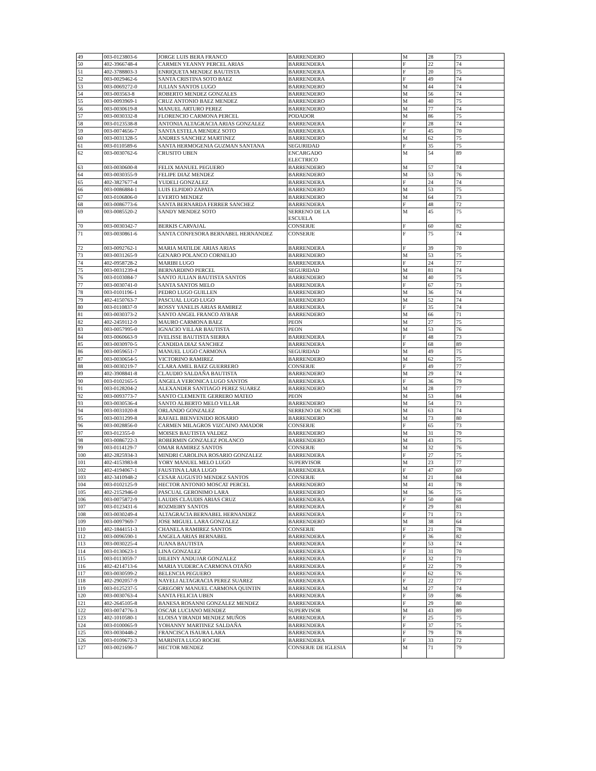| 49 | 003-0123803-6 | JORGE LUIS BERA FRANCO | BARRENDERO | | M | 28 | 73 |
| 50 | 402-3966748-4 | CARMEN YEANNY PERCEL ARIAS | BARRENDERA | | F | 22 | 74 |
| 51 | 402-3788803-3 | ENRIQUETA MENDEZ BAUTISTA | BARRENDERA | | F | 20 | 75 |
| 52 | 003-0029462-6 | SANTA CRISTINA SOTO BAEZ | BARRENDERA | | F | 49 | 74 |
| 53 | 003-0069272-0 | JULIAN SANTOS LUGO | BARRENDERO | | M | 44 | 74 |
| 54 | 003-003563-8 | ROBERTO MENDEZ GONZALES | BARRENDERO | | M | 56 | 74 |
| 55 | 003-0093969-1 | CRUZ ANTONIO BAEZ MENDEZ | BARRENDERO | | M | 40 | 75 |
| 56 | 003-0030619-8 | MANUEL ARTURO PEREZ | BARRENDERO | | M | 77 | 74 |
| 57 | 003-0030332-8 | FLORENCIO CARMONA PERCEL | PODADOR | | M | 86 | 75 |
| 58 | 003-0123538-8 | ANTONIA ALTAGRACIA ARIAS GONZALEZ | BARRENDERA | | F | 28 | 74 |
| 59 | 003-0074656-7 | SANTA ESTELA MENDEZ SOTO | BARRENDERA | | F | 45 | 70 |
| 60 | 003-0031328-5 | ANDRES SANCHEZ MARTINEZ | BARRENDERO | | M | 62 | 75 |
| 61 | 003-0110589-6 | SANTA HERMOGENIA GUZMAN SANTANA | SEGURIDAD | | F | 35 | 75 |
| 62 | 003-0030762-6 | CRUSITO UBEN | ENCARGADO ELECTRICO | | M | 54 | 89 |
| 63 | 003-0030600-8 | FELIX MANUEL PEGUERO | BARRENDERO | | M | 57 | 74 |
| 64 | 003-0030355-9 | FELIPE DIAZ MENDEZ | BARRENDERO | | M | 53 | 76 |
| 65 | 402-3827677-4 | YUDELI GONZALEZ | BARRENDERA | | F | 24 | 74 |
| 66 | 003-0086884-1 | LUIS ELPIDIO ZAPATA | BARRENDERO | | M | 53 | 75 |
| 67 | 003-0106806-0 | EVERTO MENDEZ | BARRENDERO | | M | 64 | 73 |
| 68 | 003-0086773-6 | SANTA BERNARDA FERRER SANCHEZ | BARRENDERA | | F | 48 | 72 |
| 69 | 003-0085520-2 | SANDY MENDEZ SOTO | SERRENO DE LA ESCUELA | | M | 45 | 75 |
| 70 | 003-0030342-7 | BERKIS CARVAJAL | CONSERJE | | F | 60 | 82 |
| 71 | 003-0030861-6 | SANTA CONFESORA BERNABEL HERNANDEZ | CONSERJE | | F | 75 | 74 |
| 72 | 003-0092762-1 | MARIA MATILDE ARIAS ARIAS | BARRENDERA | | F | 39 | 70 |
| 73 | 003-0031265-9 | GENARO POLANCO CORNELIO | BARRENDERO | | M | 53 | 75 |
| 74 | 402-0958728-2 | MARIBI LUGO | BARRENDERA | | F | 24 | 77 |
| 75 | 003-0031239-4 | BERNARDINO PERCEL | SEGURIDAD | | M | 81 | 74 |
| 76 | 003-0103084-7 | SANTO JULIAN BAUTISTA SANTOS | BARRENDERO | | M | 40 | 75 |
| 77 | 003-0030741-0 | SANTA SANTOS MELO | BARRENDERA | | F | 67 | 73 |
| 78 | 003-0101196-1 | PEDRO LUGO GUILLEN | BARRENDERO | | M | 36 | 74 |
| 79 | 402-4150763-7 | PASCUAL LUGO LUGO | BARRENDERO | | M | 52 | 74 |
| 80 | 003-0110837-9 | ROSSY YANELIS ARIAS RAMIREZ | BARRENDERA | | F | 35 | 74 |
| 81 | 003-0030373-2 | SANTO ANGEL FRANCO AYBAR | BARRENDERO | | M | 66 | 71 |
| 82 | 402-2459112-9 | MAURO CARMONA BAEZ | PEON | | M | 27 | 75 |
| 83 | 003-0057995-0 | IGNACIO VILLAR BAUTISTA | PEON | | M | 53 | 76 |
| 84 | 003-0060663-9 | IVELISSE BAUTISTA SIERRA | BARRENDERA | | F | 48 | 73 |
| 85 | 003-0030970-5 | CANDIDA DIAZ SANCHEZ | BARRENDERA | | F | 68 | 89 |
| 86 | 003-0059651-7 | MANUEL LUGO CARMONA | SEGURIDAD | | M | 49 | 75 |
| 87 | 003-0030654-5 | VICTORINO RAMIREZ | BARRENDERO | | M | 62 | 75 |
| 88 | 003-0030219-7 | CLARA AMEL BAEZ GUERRERO | CONSERJE | | F | 49 | 77 |
| 89 | 402-3908841-8 | CLAUDIO SALDAÑA BAUTISTA | BARRENDERO | | M | 29 | 74 |
| 90 | 003-0102165-5 | ANGELA VERONICA LUGO SANTOS | BARRENDERA | | F | 36 | 79 |
| 91 | 003-0128204-2 | ALEXANDER SANTIAGO PEREZ SUAREZ | BARRENDERO | | M | 28 | 77 |
| 92 | 003-0093773-7 | SANTO CLEMENTE GERRERO MATEO | PEON | | M | 53 | 84 |
| 93 | 003-0030536-4 | SANTO ALBERTO MELO VILLAR | BARRENDERO | | M | 54 | 73 |
| 94 | 003-0031020-8 | ORLANDO GONZALEZ | SERRENO DE NOCHE | | M | 63 | 74 |
| 95 | 003-0031299-8 | RAFAEL BIENVENIDO ROSARIO | BARRENDERO | | M | 73 | 80 |
| 96 | 003-0028856-0 | CARMEN MILAGROS VIZCAINO AMADOR | CONSERJE | | F | 65 | 73 |
| 97 | 003-012355-0 | MOISES BAUTISTA VALDEZ | BARRENDERO | | M | 31 | 79 |
| 98 | 003-0086722-3 | ROBERMIN GONZALEZ POLANCO | BARRENDERO | | M | 43 | 75 |
| 99 | 003-0114129-7 | OMAR RAMIREZ SANTOS | CONSERJE | | M | 32 | 76 |
| 100 | 402-2825934-3 | MINDRI CAROLINA ROSARIO GONZALEZ | BARRENDERA | | F | 27 | 75 |
| 101 | 402-4153983-8 | YORY MANUEL MELO LUGO | SUPERVISOR | | M | 23 | 77 |
| 102 | 402-4194067-1 | FAUSTINA LARA LUGO | BARRENDERA | | F | 47 | 69 |
| 103 | 402-3410948-2 | CESAR AUGUSTO MENDEZ SANTOS | CONSERJE | | M | 21 | 84 |
| 104 | 003-0102125-9 | HECTOR ANTONIO MOSCAT PERCEL | BARRENDERO | | M | 41 | 78 |
| 105 | 402-2152946-0 | PASCUAL GERONIMO LARA | BARRENDERO | | M | 36 | 75 |
| 106 | 003-0075872-9 | LAUDIS CLAUDIS ARIAS CRUZ | BARRENDERA | | F | 50 | 68 |
| 107 | 003-0123431-6 | ROZMEIRY SANTOS | BARRENDERA | | F | 29 | 81 |
| 108 | 003-0030249-4 | ALTAGRACIA BERNABEL HERNANDEZ | BARRENDERA | | F | 71 | 73 |
| 109 | 003-0097969-7 | JOSE MIGUEL LARA GONZALEZ | BARRENDERO | | M | 38 | 64 |
| 110 | 402-1844151-3 | CHANELA RAMIREZ SANTOS | CONSERJE | | F | 21 | 78 |
| 112 | 003-0096590-1 | ANGELA ARIAS BERNABEL | BARRENDERA | | F | 36 | 82 |
| 113 | 003-0030225-4 | JUANA BAUTISTA | BARRENDERA | | F | 53 | 74 |
| 114 | 003-0130623-1 | LINA GONZALEZ | BARRENDERA | | F | 31 | 70 |
| 115 | 003-0113059-7 | DILEINY ANDUJAR GONZALEZ | BARRENDERA | | F | 32 | 71 |
| 116 | 402-4214713-6 | MARIA YUDERCA CARMONA OTAÑO | BARRENDERA | | F | 22 | 79 |
| 117 | 003-0030599-2 | BELENCIA PEGUERO | BARRENDERA | | F | 62 | 76 |
| 118 | 402-2902057-9 | NAYELI ALTAGRACIA PEREZ SUAREZ | BARRENDERA | | F | 22 | 77 |
| 119 | 003-0125237-5 | GREGORY MANUEL CARMONA QUINTIN | BARRENDERA | | M | 27 | 74 |
| 120 | 003-0030763-4 | SANTA FELICIA UBEN | BARRENDERA | | F | 59 | 86 |
| 121 | 402-2645105-8 | BANESA ROSANNI GONZALEZ MENDEZ | BARRENDERA | | F | 29 | 80 |
| 122 | 003-0074776-3 | OSCAR LUCIANO MENDEZ | SUPERVISOR | | M | 43 | 89 |
| 123 | 402-1010580-1 | ELOISA YIRANDI MENDEZ MUÑOS | BARRENDERA | | F | 25 | 75 |
| 124 | 003-0100065-9 | YOHANNY MARTINEZ SALDAÑA | BARRENDERA | | F | 37 | 75 |
| 125 | 003-0030448-2 | FRANCISCA ISAURA LARA | BARRENDERA | | F | 79 | 78 |
| 126 | 003-0109672-3 | MARINITA LUGO ROCHE | BARRENDERA | | F | 33 | 72 |
| 127 | 003-0021696-7 | HECTOR MENDEZ | CONSERJE DE IGLESIA | | M | 71 | 79 |